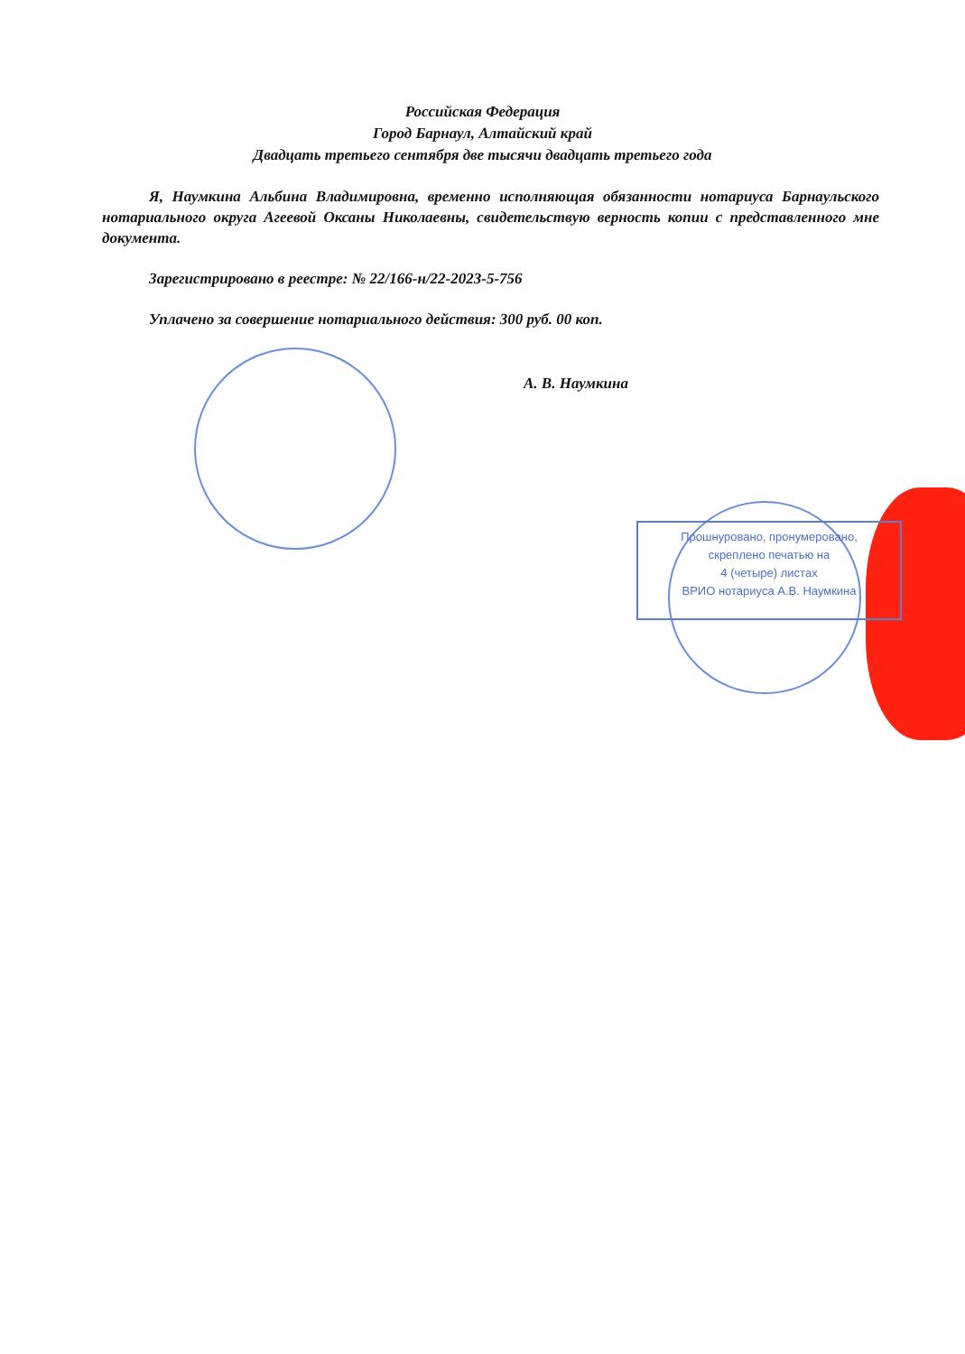Российская Федерация
Город Барнаул, Алтайский край
Двадцать третьего сентября две тысячи двадцать третьего года
Я, Наумкина Альбина Владимировна, временно исполняющая обязанности нотариуса Барнаульского нотариального округа Агеевой Оксаны Николаевны, свидетельствую верность копии с представленного мне документа.
Зарегистрировано в реестре: № 22/166-н/22-2023-5-756
Уплачено за совершение нотариального действия: 300 руб. 00 коп.
А. В. Наумкина
Прошнуровано, пронумеровано,
скреплено печатью на
4 (четыре) листах
ВРИО нотариуса А.В. Наумкина